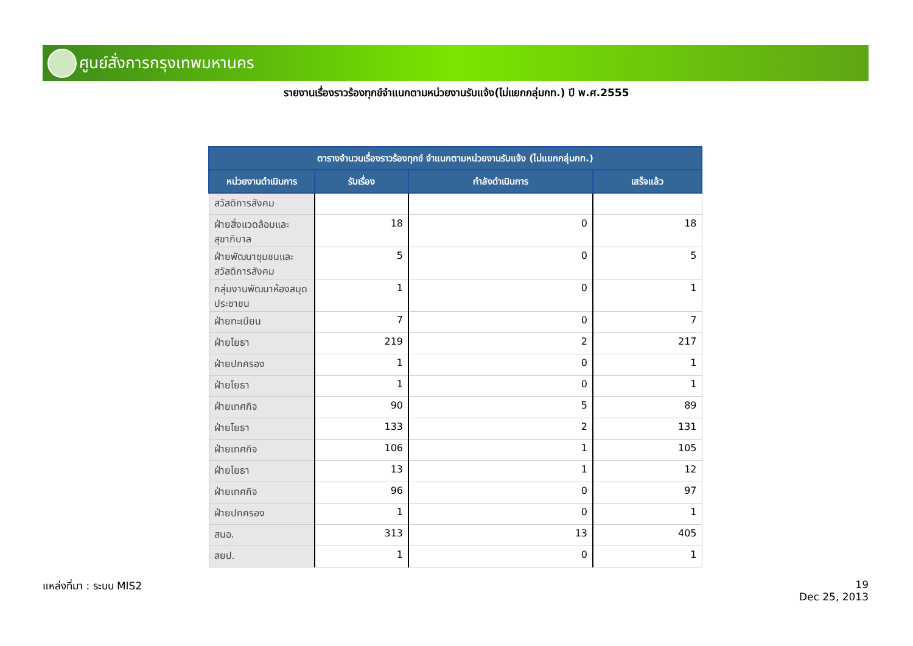ศูนย์สั่งการกรุงเทพมหานคร
รายงานเรื่องราวร้องทุกข์จำแนกตามหน่วยงานรับแจ้ง(ไม่แยกกลุ่มกท.) ปี พ.ศ.2555
| ตารางจำนวนเรื่องราวร้องทุกข์ จำแนกตามหน่วยงานรับแจ้ง (ไม่แยกกลุ่มกท.) | | | |
| --- | --- | --- | --- |
| หน่วยงานดำเนินการ | รับเรื่อง | กำลังดำเนินการ | เสร็จแล้ว |
| สวัสดิการสังคม | | | |
| ฝ่ายสิ่งแวดล้อมและสุขาภิบาล | 18 | 0 | 18 |
| ฝ่ายพัฒนาชุมชนและสวัสดิการสังคม | 5 | 0 | 5 |
| กลุ่มงานพัฒนาห้องสมุดประชาชน | 1 | 0 | 1 |
| ฝ่ายทะเบียน | 7 | 0 | 7 |
| ฝ่ายโยธา | 219 | 2 | 217 |
| ฝ่ายปกครอง | 1 | 0 | 1 |
| ฝ่ายโยธา | 1 | 0 | 1 |
| ฝ่ายเทศกิจ | 90 | 5 | 89 |
| ฝ่ายโยธา | 133 | 2 | 131 |
| ฝ่ายเทศกิจ | 106 | 1 | 105 |
| ฝ่ายโยธา | 13 | 1 | 12 |
| ฝ่ายเทศกิจ | 96 | 0 | 97 |
| ฝ่ายปกครอง | 1 | 0 | 1 |
| สนอ. | 313 | 13 | 405 |
| สยป. | 1 | 0 | 1 |
แหล่งที่มา : ระบบ MIS2
19
Dec 25, 2013